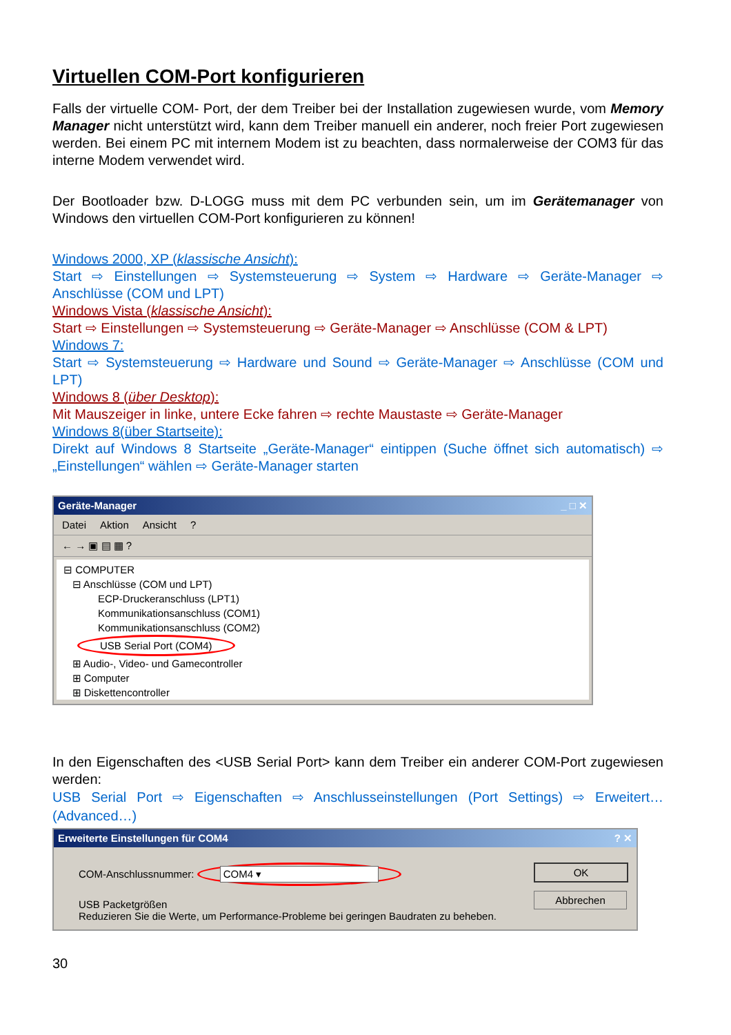Virtuellen COM-Port konfigurieren
Falls der virtuelle COM- Port, der dem Treiber bei der Installation zugewiesen wurde, vom Memory Manager nicht unterstützt wird, kann dem Treiber manuell ein anderer, noch freier Port zugewiesen werden. Bei einem PC mit internem Modem ist zu beachten, dass normalerweise der COM3 für das interne Modem verwendet wird.
Der Bootloader bzw. D-LOGG muss mit dem PC verbunden sein, um im Gerätemanager von Windows den virtuellen COM-Port konfigurieren zu können!
Windows 2000, XP (klassische Ansicht):
Start ⇨ Einstellungen ⇨ Systemsteuerung ⇨ System ⇨ Hardware ⇨ Geräte-Manager ⇨ Anschlüsse (COM und LPT)
Windows Vista (klassische Ansicht):
Start ⇨ Einstellungen ⇨ Systemsteuerung ⇨ Geräte-Manager ⇨ Anschlüsse (COM & LPT)
Windows 7:
Start ⇨ Systemsteuerung ⇨ Hardware und Sound ⇨ Geräte-Manager ⇨ Anschlüsse (COM und LPT)
Windows 8 (über Desktop):
Mit Mauszeiger in linke, untere Ecke fahren ⇨ rechte Maustaste ⇨ Geräte-Manager
Windows 8(über Startseite):
Direkt auf Windows 8 Startseite „Geräte-Manager“ eintippen (Suche öffnet sich automatisch) ⇨ „Einstellungen“ wählen ⇨ Geräte-Manager starten
Geräte-Manager _ □ ✕
Datei Aktion Ansicht?
← → ▣ ▤ ▦ ?
⊟ COMPUTER
⊟ Anschlüsse (COM und LPT)
ECP-Druckeranschluss (LPT1)
Kommunikationsanschluss (COM1)
Kommunikationsanschluss (COM2)
USB Serial Port (COM4)
⊞ Audio-, Video- und Gamecontroller
⊞ Computer
⊞ Diskettencontroller
In den Eigenschaften des <USB Serial Port> kann dem Treiber ein anderer COM-Port zugewiesen werden:
USB Serial Port ⇨ Eigenschaften ⇨ Anschlusseinstellungen (Port Settings) ⇨ Erweitert… (Advanced…)
Erweiterte Einstellungen für COM4? ✕
COM-Anschlussnummer: COM4 ▾
USB Packetgrößen
Reduzieren Sie die Werte, um Performance-Probleme bei geringen Baudraten zu beheben.
OK
Abbrechen
30